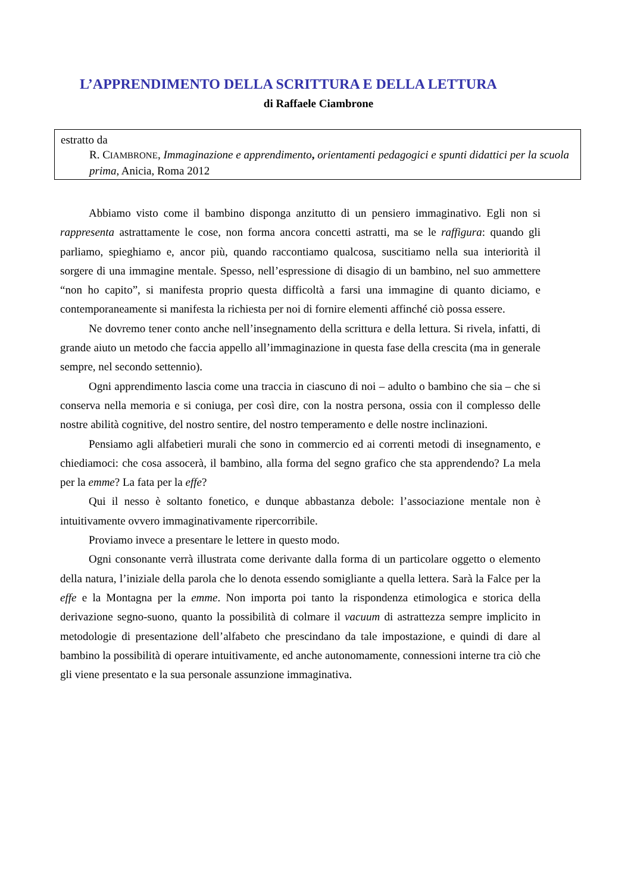L’APPRENDIMENTO DELLA SCRITTURA E DELLA LETTURA
di Raffaele Ciambrone
estratto da
R. CIAMBRONE, Immaginazione e apprendimento, orientamenti pedagogici e spunti didattici per la scuola prima, Anicia, Roma 2012
Abbiamo visto come il bambino disponga anzitutto di un pensiero immaginativo. Egli non si rappresenta astrattamente le cose, non forma ancora concetti astratti, ma se le raffigura: quando gli parliamo, spieghiamo e, ancor più, quando raccontiamo qualcosa, suscitiamo nella sua interiorità il sorgere di una immagine mentale. Spesso, nell’espressione di disagio di un bambino, nel suo ammettere “non ho capito”, si manifesta proprio questa difficoltà a farsi una immagine di quanto diciamo, e contemporaneamente si manifesta la richiesta per noi di fornire elementi affinché ciò possa essere.
Ne dovremo tener conto anche nell’insegnamento della scrittura e della lettura. Si rivela, infatti, di grande aiuto un metodo che faccia appello all’immaginazione in questa fase della crescita (ma in generale sempre, nel secondo settennio).
Ogni apprendimento lascia come una traccia in ciascuno di noi – adulto o bambino che sia – che si conserva nella memoria e si coniuga, per così dire, con la nostra persona, ossia con il complesso delle nostre abilità cognitive, del nostro sentire, del nostro temperamento e delle nostre inclinazioni.
Pensiamo agli alfabetieri murali che sono in commercio ed ai correnti metodi di insegnamento, e chiediamoci: che cosa assocerà, il bambino, alla forma del segno grafico che sta apprendendo? La mela per la emme? La fata per la effe?
Qui il nesso è soltanto fonetico, e dunque abbastanza debole: l’associazione mentale non è intuitivamente ovvero immaginativamente ripercorribile.
Proviamo invece a presentare le lettere in questo modo.
Ogni consonante verrà illustrata come derivante dalla forma di un particolare oggetto o elemento della natura, l’iniziale della parola che lo denota essendo somigliante a quella lettera. Sarà la Falce per la effe e la Montagna per la emme. Non importa poi tanto la rispondenza etimologica e storica della derivazione segno-suono, quanto la possibilità di colmare il vacuum di astrattezza sempre implicito in metodologie di presentazione dell’alfabeto che prescindano da tale impostazione, e quindi di dare al bambino la possibilità di operare intuitivamente, ed anche autonomamente, connessioni interne tra ciò che gli viene presentato e la sua personale assunzione immaginativa.